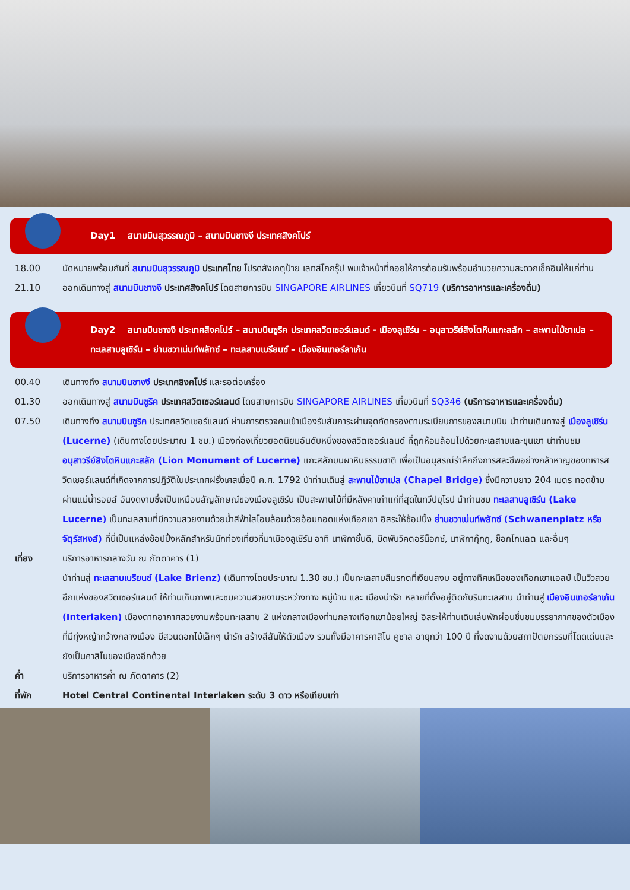Day1 สนามบินสุวรรณภูมิ – สนามบินชางงี ประเทศสิงคโปร์
18.00 นัดหมายพร้อมกันที่ สนามบินสุวรรณภูมิ ประเทศไทย โปรดสังเกตุป้าย เลทส์โกกรุ๊ป พบเจ้าหน้าที่คอยให้การต้อนรับพร้อมอำนวยความสะดวกเช็คอินให้แก่ท่าน
21.10 ออกเดินทางสู่ สนามบินชางงี ประเทศสิงคโปร์ โดยสายการบิน SINGAPORE AIRLINES เที่ยวบินที่ SQ719 (บริการอาหารและเครื่องดื่ม)
Day2 สนามบินชางงี ประเทศสิงคโปร์ – สนามบินซูริค ประเทศสวิตเซอร์แลนด์ - เมืองลูเซิร์น – อนุสาวรีย์สิงโตหินแกะสลัก – สะพานไม้ชาเปล – ทะเลสาบลูเซิร์น – ย่านชวาเน่นท์พลัทซ์ – ทะเลสาบเบรียนซ์ – เมืองอินเทอร์ลาเก้น
00.40 เดินทางถึง สนามบินชางงี ประเทศสิงคโปร์ และรอต่อเครื่อง
01.30 ออกเดินทางสู่ สนามบินซูริค ประเทศสวิตเซอร์แลนด์ โดยสายการบิน SINGAPORE AIRLINES เที่ยวบินที่ SQ346 (บริการอาหารและเครื่องดื่ม)
07.50 เดินทางถึง สนามบินซูริค ประเทศสวิตเซอร์แลนด์ ผ่านการตรวจคนเข้าเมืองรับสัมภาระผ่านจุดคัดกรองตามระเบียบการของสนามบิน นำท่านเดินทางสู่ เมืองลูเซิร์น (Lucerne) (เดินทางโดยประมาณ 1 ชม.) เมืองท่องเที่ยวยอดนิยมอันดับหนึ่งของสวิตเซอร์แลนด์ ที่ถูกห้อมล้อมไปด้วยทะเลสาบและขุนเขา นำท่านชม อนุสาวรีย์สิงโตหินแกะสลัก (Lion Monument of Lucerne) แกะสลักบนผาหินธรรมชาติ เพื่อเป็นอนุสรณ์รำลึกถึงการสละชีพอย่างกล้าหาญของทหารสวิตเซอร์แลนด์ที่เกิดจากการปฏิวัติในประเทศฝรั่งเศสเมื่อปี ค.ศ. 1792 นำท่านเดินสู่ สะพานไม้ชาเปล (Chapel Bridge) ซึ่งมีความยาว 204 เมตร ทอดข้ามผ่านแม่น้ำรอยส์ อันงดงามซึ่งเป็นเหมือนสัญลักษณ์ของเมืองลูเซิร์น เป็นสะพานไม้ที่มีหลังคาเก่าแก่ที่สุดในทวีปยุโรป นำท่านชม ทะเลสาบลูเซิร์น (Lake Lucerne) เป็นทะเลสาบที่มีความสวยงามด้วยน้ำสีฟ้าใสโอบล้อมด้วยอ้อมกอดแห่งเทือกเขา อิสระให้ช้อปปิ้ง ย่านชวาเน่นท์พลัทซ์ (Schwanenplatz หรือจัตุรัสหงส์) ที่นี่เป็นแหล่งช้อปปิ้งหลักสำหรับนักท่องเที่ยวที่มาเมืองลูเซิร์น อาทิ นาฬิกาชั้นดี, มีดพับวิคตอรีน็อกซ์, นาฬิกากุ๊กกู, ช็อกโกแลต และอื่นๆ
เที่ยง บริการอาหารกลางวัน ณ ภัตตาคาร (1)
นำท่านสู่ ทะเลสาบเบรียนซ์ (Lake Brienz) (เดินทางโดยประมาณ 1.30 ชม.) เป็นทะเลสาบสีมรกตที่เงียบสงบ อยู่ทางทิศเหนือของเทือกเขาแอลป์ เป็นวิวสวยอีกแห่งของสวิตเซอร์แลนด์ ให้ท่านเก็บภาพและชมความสวยงามระหว่างทาง หมู่บ้าน และ เมืองน่ารัก หลายที่ตั้งอยู่ติดกับริมทะเลสาบ นำท่านสู่ เมืองอินเทอร์ลาเก้น (Interlaken) เมืองตากอากาศสวยงามพร้อมทะเลสาบ 2 แห่งกลางเมืองท่ามกลางเทือกเขาน้อยใหญ่ อิสระให้ท่านเดินเล่นพักผ่อนชื่นชมบรรยากาศของตัวเมืองที่มีทุ่งหญ้ากว้างกลางเมือง มีสวนดอกไม้เล็กๆ น่ารัก สร้างสีสันให้ตัวเมือง รวมทั้งมีอาคารคาสิโน คูซาล อายุกว่า 100 ปี ที่งดงามด้วยสถาปัตยกรรมที่โดดเด่นและยังเป็นคาสิโนของเมืองอีกด้วย
ค่ำ บริการอาหารค่ำ ณ ภัตตาคาร (2)
ที่พัก Hotel Central Continental Interlaken ระดับ 3 ดาว หรือเทียบเท่า